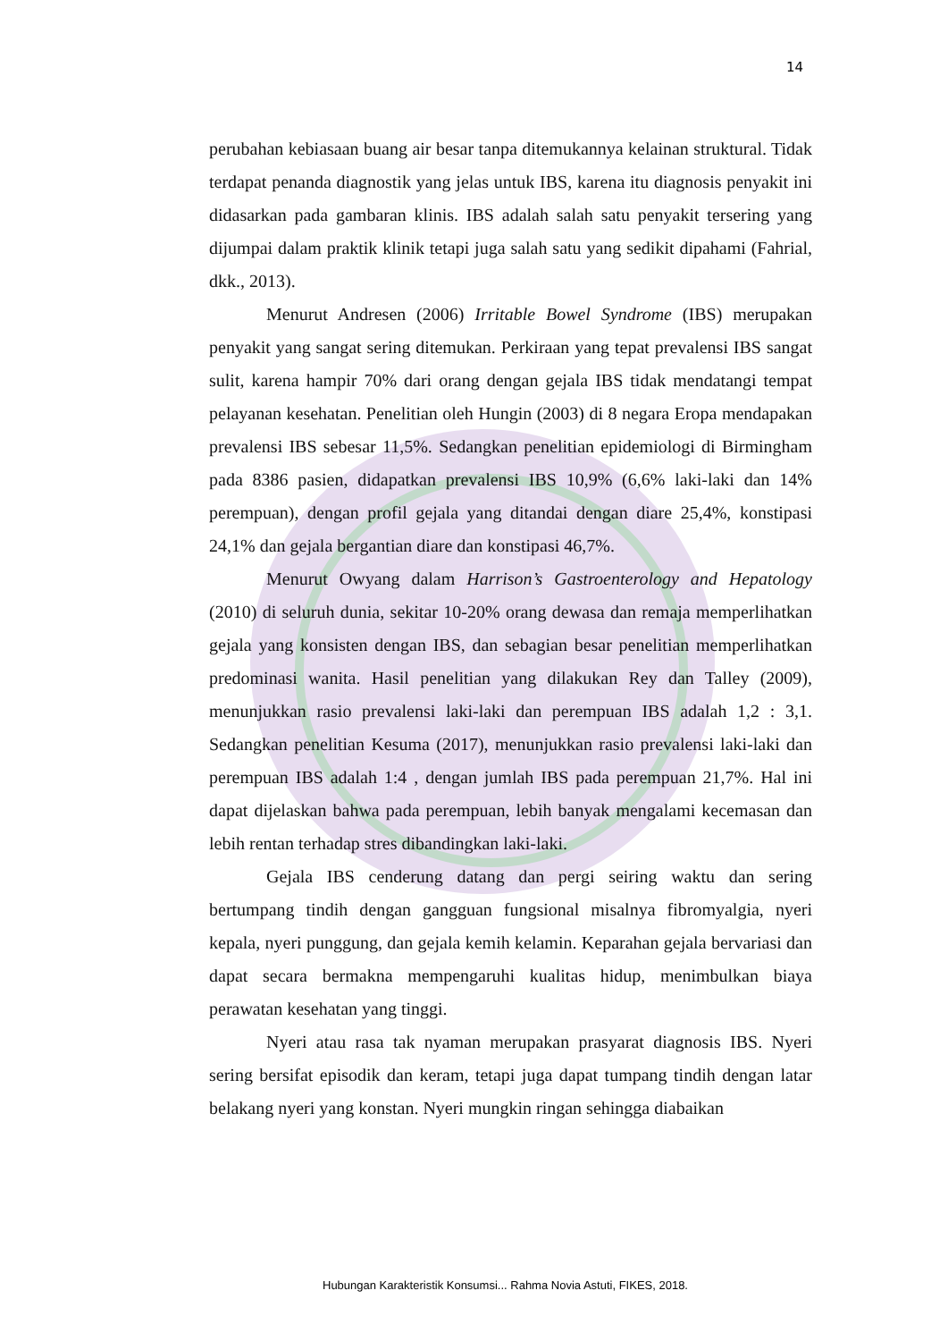14
perubahan kebiasaan buang air besar tanpa ditemukannya kelainan struktural. Tidak terdapat penanda diagnostik yang jelas untuk IBS, karena itu diagnosis penyakit ini didasarkan pada gambaran klinis. IBS adalah salah satu penyakit tersering yang dijumpai dalam praktik klinik tetapi juga salah satu yang sedikit dipahami (Fahrial, dkk., 2013).
Menurut Andresen (2006) Irritable Bowel Syndrome (IBS) merupakan penyakit yang sangat sering ditemukan. Perkiraan yang tepat prevalensi IBS sangat sulit, karena hampir 70% dari orang dengan gejala IBS tidak mendatangi tempat pelayanan kesehatan. Penelitian oleh Hungin (2003) di 8 negara Eropa mendapakan prevalensi IBS sebesar 11,5%. Sedangkan penelitian epidemiologi di Birmingham pada 8386 pasien, didapatkan prevalensi IBS 10,9% (6,6% laki-laki dan 14% perempuan), dengan profil gejala yang ditandai dengan diare 25,4%, konstipasi 24,1% dan gejala bergantian diare dan konstipasi 46,7%.
Menurut Owyang dalam Harrison’s Gastroenterology and Hepatology (2010) di seluruh dunia, sekitar 10-20% orang dewasa dan remaja memperlihatkan gejala yang konsisten dengan IBS, dan sebagian besar penelitian memperlihatkan predominasi wanita. Hasil penelitian yang dilakukan Rey dan Talley (2009), menunjukkan rasio prevalensi laki-laki dan perempuan IBS adalah 1,2 : 3,1. Sedangkan penelitian Kesuma (2017), menunjukkan rasio prevalensi laki-laki dan perempuan IBS adalah 1:4 , dengan jumlah IBS pada perempuan 21,7%. Hal ini dapat dijelaskan bahwa pada perempuan, lebih banyak mengalami kecemasan dan lebih rentan terhadap stres dibandingkan laki-laki.
Gejala IBS cenderung datang dan pergi seiring waktu dan sering bertumpang tindih dengan gangguan fungsional misalnya fibromyalgia, nyeri kepala, nyeri punggung, dan gejala kemih kelamin. Keparahan gejala bervariasi dan dapat secara bermakna mempengaruhi kualitas hidup, menimbulkan biaya perawatan kesehatan yang tinggi.
Nyeri atau rasa tak nyaman merupakan prasyarat diagnosis IBS. Nyeri sering bersifat episodik dan keram, tetapi juga dapat tumpang tindih dengan latar belakang nyeri yang konstan. Nyeri mungkin ringan sehingga diabaikan
Hubungan Karakteristik Konsumsi... Rahma Novia Astuti, FIKES, 2018.